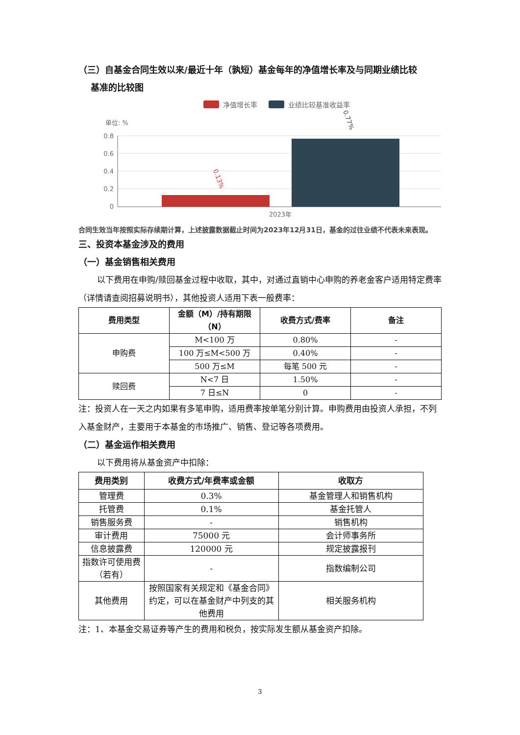（三）自基金合同生效以来/最近十年（孰短）基金每年的净值增长率及与同期业绩比较
基准的比较图
净值增长率
业绩比较基准收益率
单位: %
0.8
0.6
0.4
0.2
0
0.13%
0.77%
2023年
合同生效当年按照实际存续期计算，上述披露数据截止时间为2023年12月31日，基金的过往业绩不代表未来表现。
三、投资本基金涉及的费用
（一）基金销售相关费用
以下费用在申购/赎回基金过程中收取，其中，对通过直销中心申购的养老金客户适用特定费率（详情请查阅招募说明书），其他投资人适用下表一般费率：
| 费用类型 | 金额（M）/持有期限（N） | 收费方式/费率 | 备注 |
| --- | --- | --- | --- |
| 申购费 | M<100 万 | 0.80% | - |
| | 100 万≤M<500 万 | 0.40% | - |
| | 500 万≤M | 每笔 500 元 | - |
| 赎回费 | N<7 日 | 1.50% | - |
| | 7 日≤N | 0 | - |
注：投资人在一天之内如果有多笔申购，适用费率按单笔分别计算。申购费用由投资人承担，不列入基金财产，主要用于本基金的市场推广、销售、登记等各项费用。
（二）基金运作相关费用
以下费用将从基金资产中扣除：
| 费用类别 | 收费方式/年费率或金额 | 收取方 |
| --- | --- | --- |
| 管理费 | 0.3% | 基金管理人和销售机构 |
| 托管费 | 0.1% | 基金托管人 |
| 销售服务费 | - | 销售机构 |
| 审计费用 | 75000 元 | 会计师事务所 |
| 信息披露费 | 120000 元 | 规定披露报刊 |
| 指数许可使用费（若有） | - | 指数编制公司 |
| 其他费用 | 按照国家有关规定和《基金合同》约定，可以在基金财产中列支的其他费用 | 相关服务机构 |
注：1、本基金交易证券等产生的费用和税负，按实际发生额从基金资产扣除。
3